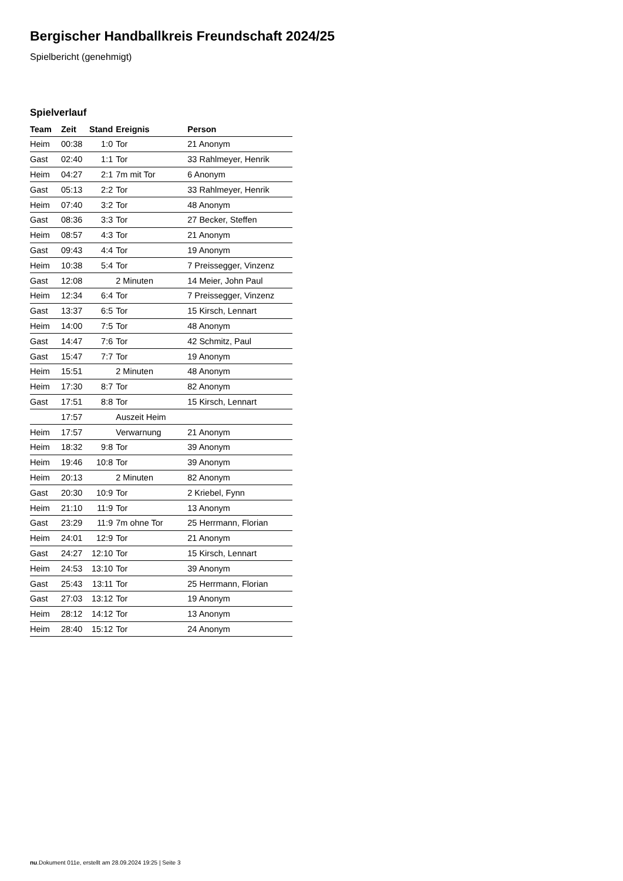Bergischer Handballkreis Freundschaft 2024/25
Spielbericht (genehmigt)
Spielverlauf
| Team | Zeit | Stand | Ereignis | Person |
| --- | --- | --- | --- | --- |
| Heim | 00:38 | 1:0 | Tor | 21 Anonym |
| Gast | 02:40 | 1:1 | Tor | 33 Rahlmeyer, Henrik |
| Heim | 04:27 | 2:1 | 7m mit Tor | 6 Anonym |
| Gast | 05:13 | 2:2 | Tor | 33 Rahlmeyer, Henrik |
| Heim | 07:40 | 3:2 | Tor | 48 Anonym |
| Gast | 08:36 | 3:3 | Tor | 27 Becker, Steffen |
| Heim | 08:57 | 4:3 | Tor | 21 Anonym |
| Gast | 09:43 | 4:4 | Tor | 19 Anonym |
| Heim | 10:38 | 5:4 | Tor | 7 Preissegger, Vinzenz |
| Gast | 12:08 | | 2 Minuten | 14 Meier, John Paul |
| Heim | 12:34 | 6:4 | Tor | 7 Preissegger, Vinzenz |
| Gast | 13:37 | 6:5 | Tor | 15 Kirsch, Lennart |
| Heim | 14:00 | 7:5 | Tor | 48 Anonym |
| Gast | 14:47 | 7:6 | Tor | 42 Schmitz, Paul |
| Gast | 15:47 | 7:7 | Tor | 19 Anonym |
| Heim | 15:51 | | 2 Minuten | 48 Anonym |
| Heim | 17:30 | 8:7 | Tor | 82 Anonym |
| Gast | 17:51 | 8:8 | Tor | 15 Kirsch, Lennart |
| | 17:57 | | Auszeit Heim | |
| Heim | 17:57 | | Verwarnung | 21 Anonym |
| Heim | 18:32 | 9:8 | Tor | 39 Anonym |
| Heim | 19:46 | 10:8 | Tor | 39 Anonym |
| Heim | 20:13 | | 2 Minuten | 82 Anonym |
| Gast | 20:30 | 10:9 | Tor | 2 Kriebel, Fynn |
| Heim | 21:10 | 11:9 | Tor | 13 Anonym |
| Gast | 23:29 | 11:9 | 7m ohne Tor | 25 Herrmann, Florian |
| Heim | 24:01 | 12:9 | Tor | 21 Anonym |
| Gast | 24:27 | 12:10 | Tor | 15 Kirsch, Lennart |
| Heim | 24:53 | 13:10 | Tor | 39 Anonym |
| Gast | 25:43 | 13:11 | Tor | 25 Herrmann, Florian |
| Gast | 27:03 | 13:12 | Tor | 19 Anonym |
| Heim | 28:12 | 14:12 | Tor | 13 Anonym |
| Heim | 28:40 | 15:12 | Tor | 24 Anonym |
nu.Dokument 011e, erstellt am 28.09.2024 19:25 | Seite 3